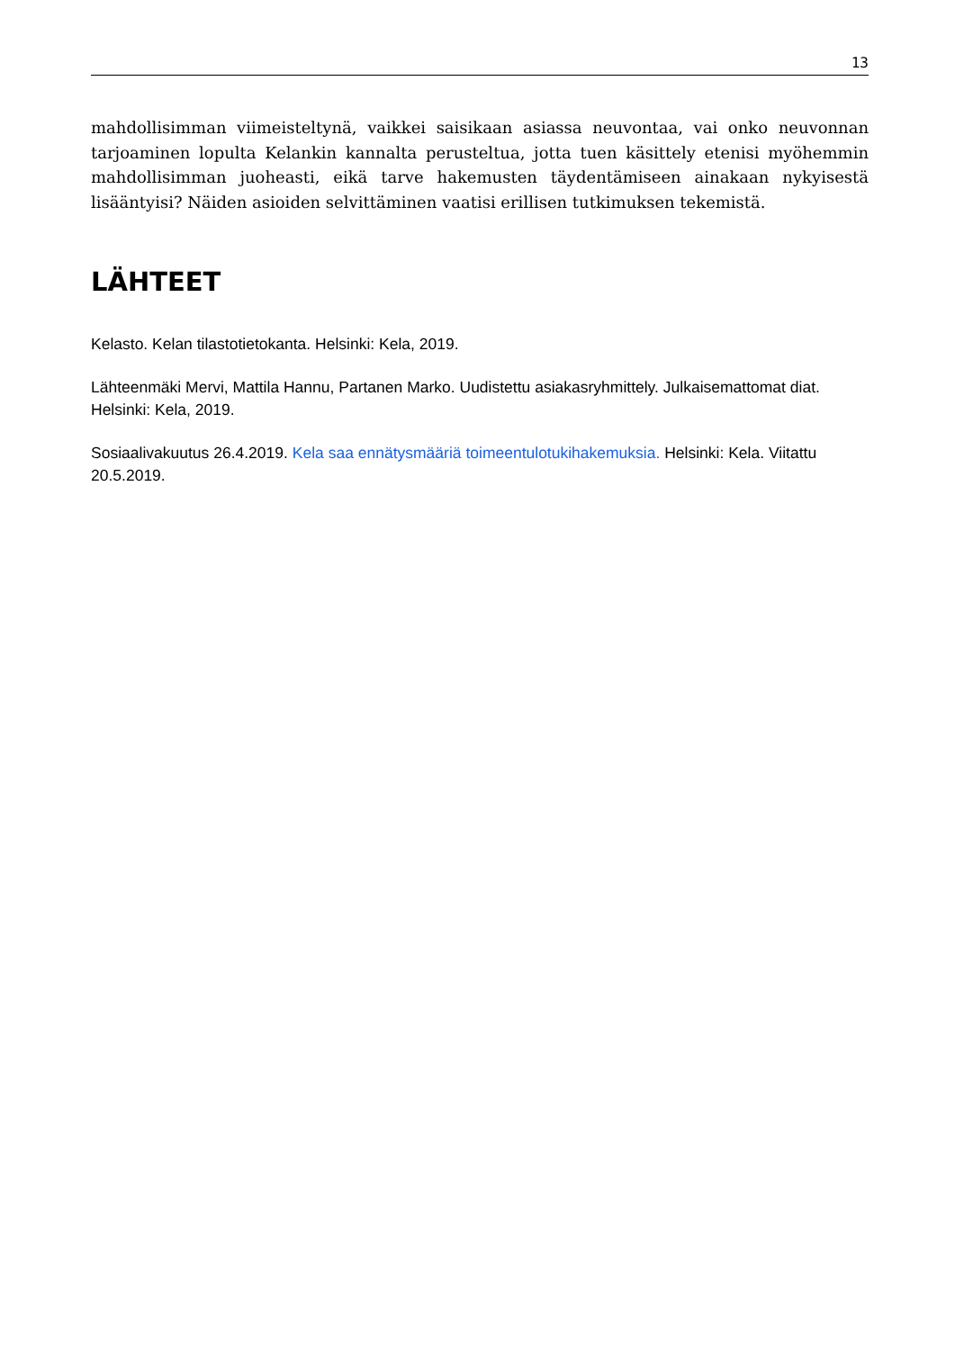13
mahdollisimman viimeisteltynä, vaikkei saisikaan asiassa neuvontaa, vai onko neuvonnan tarjoaminen lopulta Kelankin kannalta perusteltua, jotta tuen käsittely etenisi myöhemmin mahdollisimman juoheasti, eikä tarve hakemusten täydentämiseen ainakaan nykyisestä lisääntyisi? Näiden asioiden selvittäminen vaatisi erillisen tutkimuksen tekemistä.
LÄHTEET
Kelasto. Kelan tilastotietokanta. Helsinki: Kela, 2019.
Lähteenmäki Mervi, Mattila Hannu, Partanen Marko. Uudistettu asiakasryhmittely. Julkaisemattomat diat. Helsinki: Kela, 2019.
Sosiaalivakuutus 26.4.2019. Kela saa ennätysmääriä toimeentulotukihakemuksia. Helsinki: Kela. Viitattu 20.5.2019.